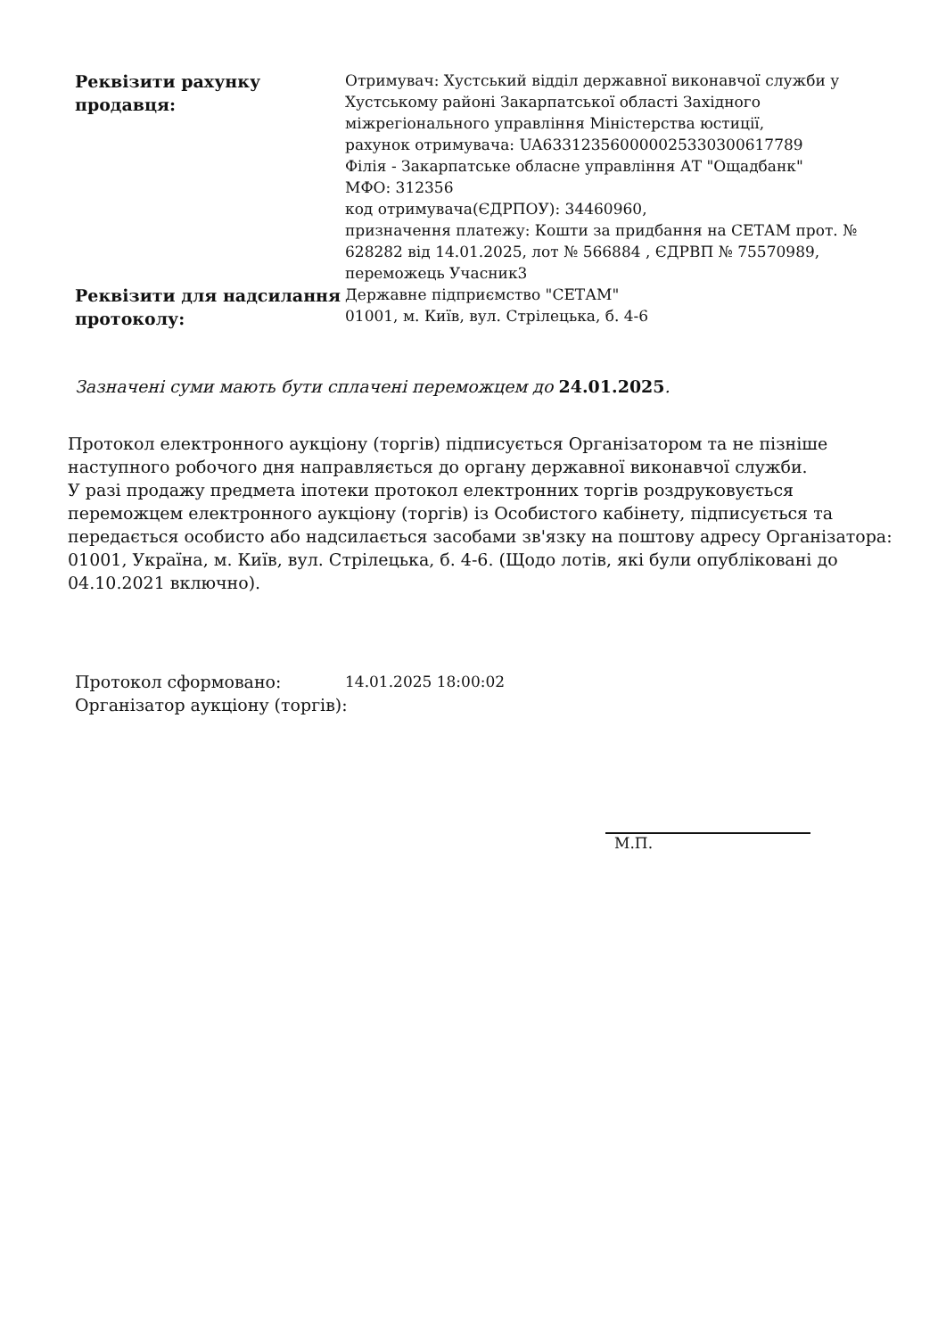| Реквізити рахунку продавця: | Отримувач: Хустський відділ державної виконавчої служби у Хустському районі Закарпатської області Західного міжрегіонального управління Міністерства юстиції, рахунок отримувача: UA633123560000025330300617789 Філія - Закарпатське обласне управління АТ "Ощадбанк" МФО: 312356 код отримувача(ЄДРПОУ): 34460960, призначення платежу: Кошти за придбання на СЕТАМ прот. № 628282 від 14.01.2025, лот № 566884 , ЄДРВП № 75570989, переможець Учасник3 |
| Реквізити для надсилання протоколу: | Державне підприємство "СЕТАМ" 01001, м. Київ, вул. Стрілецька, б. 4-6 |
Зазначені суми мають бути сплачені переможцем до 24.01.2025.
Протокол електронного аукціону (торгів) підписується Організатором та не пізніше наступного робочого дня направляється до органу державної виконавчої служби.
У разі продажу предмета іпотеки протокол електронних торгів роздруковується переможцем електронного аукціону (торгів) із Особистого кабінету, підписується та передається особисто або надсилається засобами зв'язку на поштову адресу Організатора: 01001, Україна, м. Київ, вул. Стрілецька, б. 4-6. (Щодо лотів, які були опубліковані до 04.10.2021 включно).
| Протокол сформовано: | 14.01.2025 18:00:02 |
| Організатор аукціону (торгів): | |
М.П.